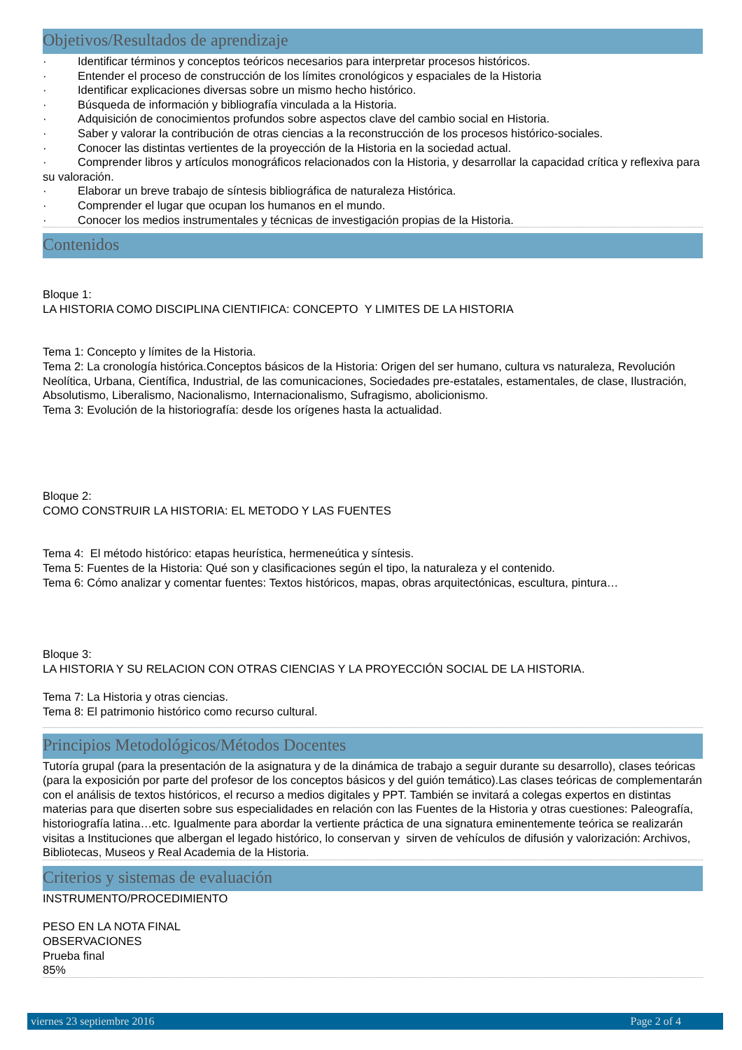Objetivos/Resultados de aprendizaje
· Identificar términos y conceptos teóricos necesarios para interpretar procesos históricos.
· Entender el proceso de construcción de los límites cronológicos y espaciales de la Historia
· Identificar explicaciones diversas sobre un mismo hecho histórico.
· Búsqueda de información y bibliografía vinculada a la Historia.
· Adquisición de conocimientos profundos sobre aspectos clave del cambio social en Historia.
· Saber y valorar la contribución de otras ciencias a la reconstrucción de los procesos histórico-sociales.
· Conocer las distintas vertientes de la proyección de la Historia en la sociedad actual.
· Comprender libros y artículos monográficos relacionados con la Historia, y desarrollar la capacidad crítica y reflexiva para su valoración.
· Elaborar un breve trabajo de síntesis bibliográfica de naturaleza Histórica.
· Comprender el lugar que ocupan los humanos en el mundo.
· Conocer los medios instrumentales y técnicas de investigación propias de la Historia.
Contenidos
Bloque 1:
LA HISTORIA COMO DISCIPLINA CIENTIFICA: CONCEPTO Y LIMITES DE LA HISTORIA
Tema 1: Concepto y límites de la Historia.
Tema 2: La cronología histórica.Conceptos básicos de la Historia: Origen del ser humano, cultura vs naturaleza, Revolución Neolítica, Urbana, Científica, Industrial, de las comunicaciones, Sociedades pre-estatales, estamentales, de clase, Ilustración, Absolutismo, Liberalismo, Nacionalismo, Internacionalismo, Sufragismo, abolicionismo.
Tema 3: Evolución de la historiografía: desde los orígenes hasta la actualidad.
Bloque 2:
COMO CONSTRUIR LA HISTORIA: EL METODO Y LAS FUENTES
Tema 4: El método histórico: etapas heurística, hermeneútica y síntesis.
Tema 5: Fuentes de la Historia: Qué son y clasificaciones según el tipo, la naturaleza y el contenido.
Tema 6: Cómo analizar y comentar fuentes: Textos históricos, mapas, obras arquitectónicas, escultura, pintura…
Bloque 3:
LA HISTORIA Y SU RELACION CON OTRAS CIENCIAS Y LA PROYECCIÓN SOCIAL DE LA HISTORIA.
Tema 7: La Historia y otras ciencias.
Tema 8: El patrimonio histórico como recurso cultural.
Principios Metodológicos/Métodos Docentes
Tutoría grupal (para la presentación de la asignatura y de la dinámica de trabajo a seguir durante su desarrollo), clases teóricas (para la exposición por parte del profesor de los conceptos básicos y del guión temático).Las clases teóricas de complementarán con el análisis de textos históricos, el recurso a medios digitales y PPT. También se invitará a colegas expertos en distintas materias para que diserten sobre sus especialidades en relación con las Fuentes de la Historia y otras cuestiones: Paleografía, historiografía latina…etc. Igualmente para abordar la vertiente práctica de una signatura eminentemente teórica se realizarán visitas a Instituciones que albergan el legado histórico, lo conservan y sirven de vehículos de difusión y valorización: Archivos, Bibliotecas, Museos y Real Academia de la Historia.
Criterios y sistemas de evaluación
INSTRUMENTO/PROCEDIMIENTO
PESO EN LA NOTA FINAL
OBSERVACIONES
Prueba final
85%
viernes 23 septiembre 2016 Page 2 of 4